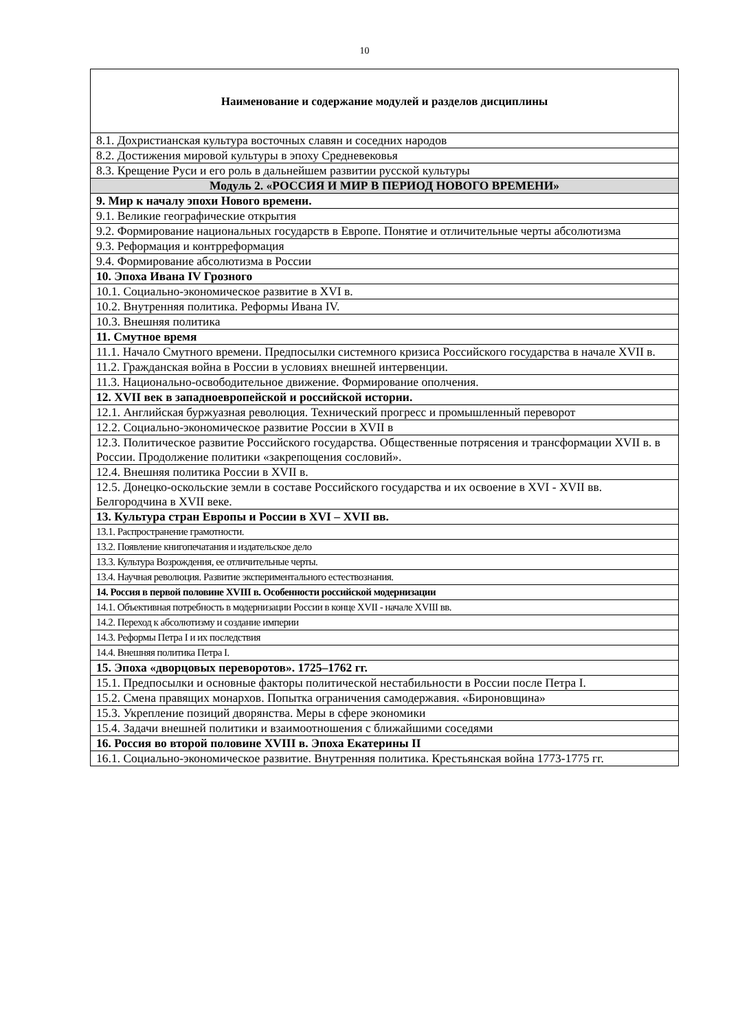10
| Наименование и содержание модулей и разделов дисциплины |
| --- |
| 8.1. Дохристианская культура восточных славян и соседних народов |
| 8.2. Достижения мировой культуры в эпоху Средневековья |
| 8.3. Крещение Руси и его роль в дальнейшем развитии русской культуры |
| Модуль 2. «РОССИЯ И МИР В ПЕРИОД НОВОГО ВРЕМЕНИ» |
| 9. Мир к началу эпохи Нового времени. |
| 9.1. Великие географические открытия |
| 9.2. Формирование национальных государств в Европе. Понятие и отличительные черты абсолютизма |
| 9.3. Реформация и контрреформация |
| 9.4. Формирование абсолютизма в России |
| 10. Эпоха Ивана IV Грозного |
| 10.1. Социально-экономическое развитие в XVI в. |
| 10.2. Внутренняя политика. Реформы Ивана IV. |
| 10.3. Внешняя политика |
| 11. Смутное время |
| 11.1. Начало Смутного времени. Предпосылки системного кризиса Российского государства в начале XVII в. |
| 11.2. Гражданская война в России в условиях внешней интервенции. |
| 11.3. Национально-освободительное движение. Формирование ополчения. |
| 12. XVII век в западноевропейской и российской истории. |
| 12.1. Английская буржуазная революция. Технический прогресс и промышленный переворот |
| 12.2. Социально-экономическое развитие России в XVII в |
| 12.3. Политическое развитие Российского государства. Общественные потрясения и трансформации XVII в. в России. Продолжение политики «закрепощения сословий». |
| 12.4. Внешняя политика России в XVII в. |
| 12.5. Донецко-оскольские земли в составе Российского государства и их освоение в XVI - XVII вв. Белгородчина в XVII веке. |
| 13. Культура стран Европы и России в XVI – XVII вв. |
| 13.1. Распространение грамотности. |
| 13.2. Появление книгопечатания и издательское дело |
| 13.3. Культура Возрождения, ее отличительные черты. |
| 13.4. Научная революция. Развитие экспериментального естествознания. |
| 14. Россия в первой половине XVIII в. Особенности российской модернизации |
| 14.1. Объективная потребность в модернизации России в конце XVII - начале XVIII вв. |
| 14.2. Переход к абсолютизму и создание империи |
| 14.3. Реформы Петра I и их последствия |
| 14.4. Внешняя политика Петра I. |
| 15. Эпоха «дворцовых переворотов». 1725–1762 гг. |
| 15.1. Предпосылки и основные факторы политической нестабильности в России после Петра I. |
| 15.2. Смена правящих монархов. Попытка ограничения самодержавия. «Бироновщина» |
| 15.3. Укрепление позиций дворянства. Меры в сфере экономики |
| 15.4. Задачи внешней политики и взаимоотношения с ближайшими соседями |
| 16. Россия во второй половине XVIII в. Эпоха Екатерины II |
| 16.1. Социально-экономическое развитие. Внутренняя политика. Крестьянская война 1773-1775 гг. |